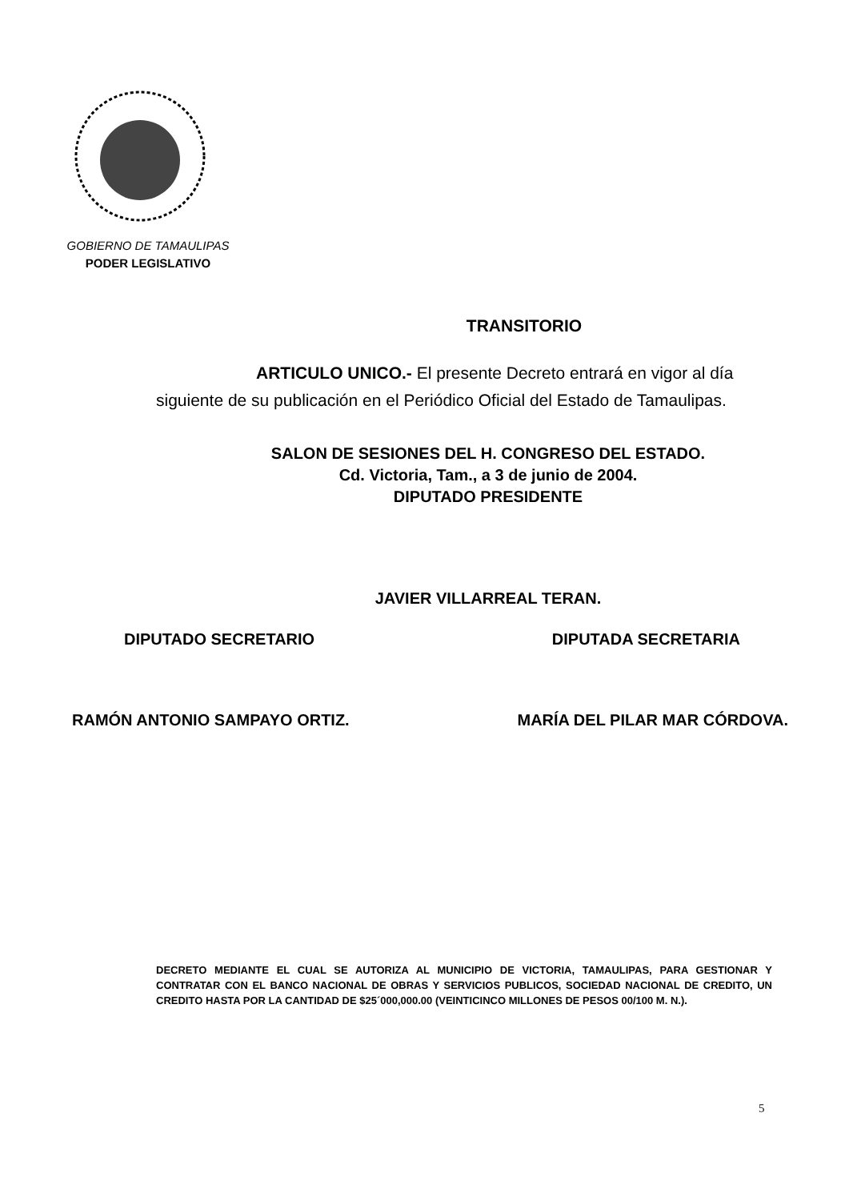GOBIERNO DE TAMAULIPAS
PODER LEGISLATIVO
TRANSITORIO
ARTICULO UNICO.- El presente Decreto entrará en vigor al día siguiente de su publicación en el Periódico Oficial del Estado de Tamaulipas.
SALON DE SESIONES DEL H. CONGRESO DEL ESTADO.
Cd. Victoria, Tam., a 3 de junio de 2004.
DIPUTADO PRESIDENTE
JAVIER VILLARREAL TERAN.
DIPUTADO SECRETARIO DIPUTADA SECRETARIA
RAMÓN ANTONIO SAMPAYO ORTIZ. MARÍA DEL PILAR MAR CÓRDOVA.
DECRETO MEDIANTE EL CUAL SE AUTORIZA AL MUNICIPIO DE VICTORIA, TAMAULIPAS, PARA GESTIONAR Y CONTRATAR CON EL BANCO NACIONAL DE OBRAS Y SERVICIOS PUBLICOS, SOCIEDAD NACIONAL DE CREDITO, UN CREDITO HASTA POR LA CANTIDAD DE $25´000,000.00 (VEINTICINCO MILLONES DE PESOS 00/100 M. N.).
5